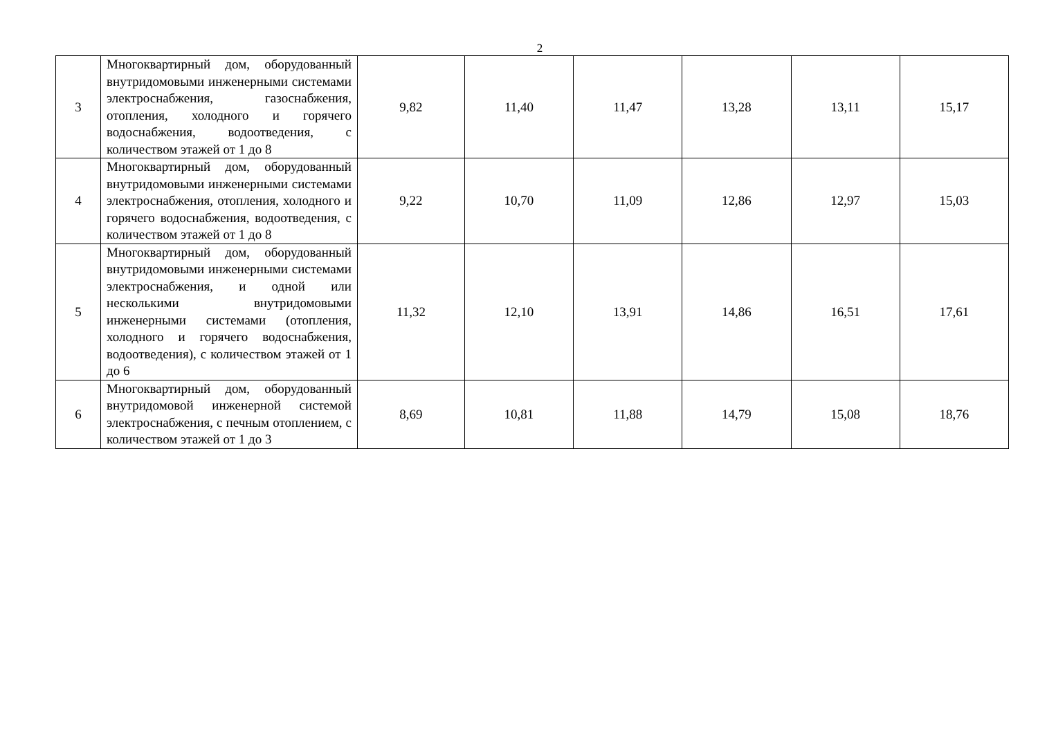2
| 3 | Многоквартирный дом, оборудованный внутридомовыми инженерными системами электроснабжения, газоснабжения, отопления, холодного и горячего водоснабжения, водоотведения, с количеством этажей от 1 до 8 | 9,82 | 11,40 | 11,47 | 13,28 | 13,11 | 15,17 |
| 4 | Многоквартирный дом, оборудованный внутридомовыми инженерными системами электроснабжения, отопления, холодного и горячего водоснабжения, водоотведения, с количеством этажей от 1 до 8 | 9,22 | 10,70 | 11,09 | 12,86 | 12,97 | 15,03 |
| 5 | Многоквартирный дом, оборудованный внутридомовыми инженерными системами электроснабжения, и одной или несколькими внутридомовыми инженерными системами (отопления, холодного и горячего водоснабжения, водоотведения), с количеством этажей от 1 до 6 | 11,32 | 12,10 | 13,91 | 14,86 | 16,51 | 17,61 |
| 6 | Многоквартирный дом, оборудованный внутридомовой инженерной системой электроснабжения, с печным отоплением, с количеством этажей от 1 до 3 | 8,69 | 10,81 | 11,88 | 14,79 | 15,08 | 18,76 |